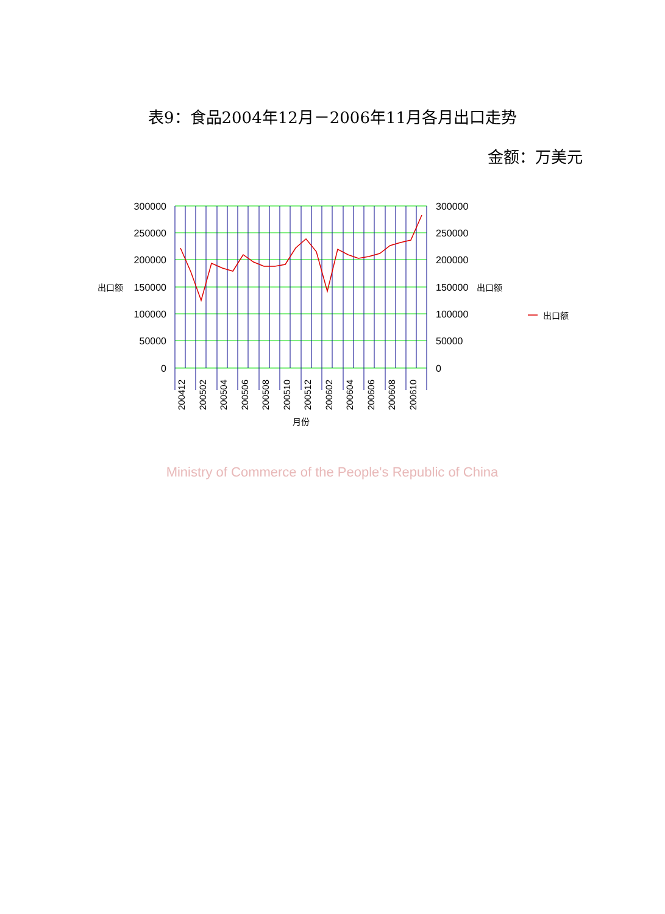表9：食品2004年12月－2006年11月各月出口走势
金额：万美元
300000
250000
200000
150000
100000
50000
0
300000
250000
200000
150000
100000
50000
0
出口额
出口额
出口额
200412
200502
200504
200506
200508
200510
200512
200602
200604
200606
200608
200610
月份
Ministry of Commerce of the People's Republic of China